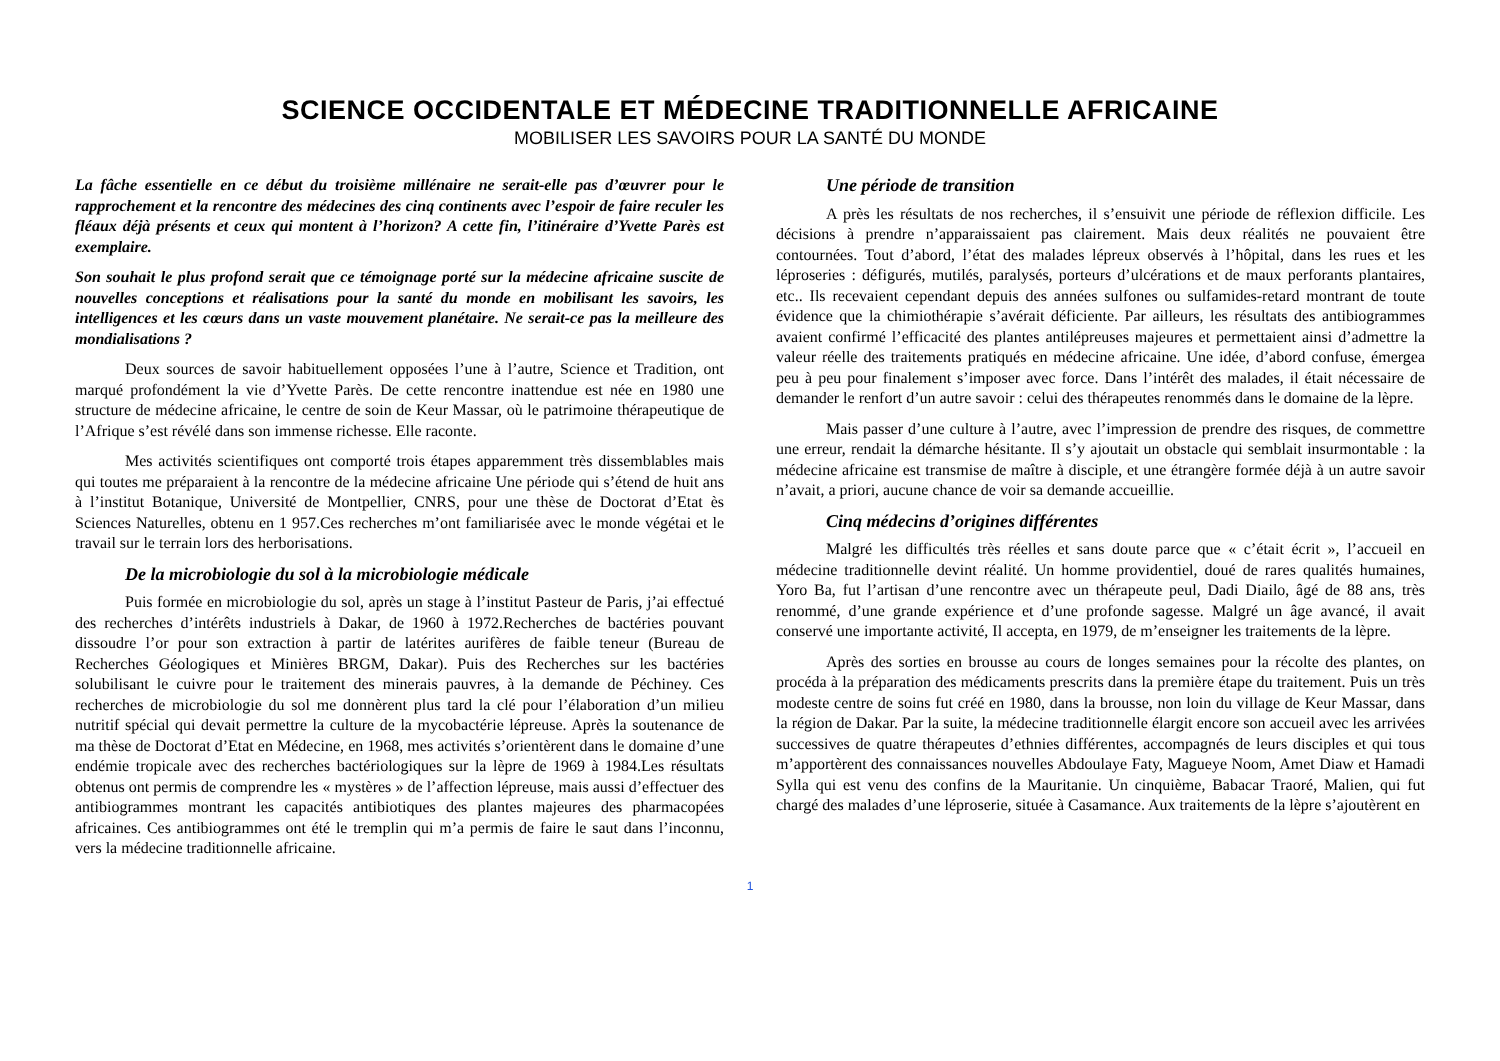SCIENCE OCCIDENTALE ET MÉDECINE TRADITIONNELLE AFRICAINE
MOBILISER LES SAVOIRS POUR LA SANTÉ DU MONDE
La fâche essentielle en ce début du troisième millénaire ne serait-elle pas d’œuvrer pour le rapprochement et la rencontre des médecines des cinq continents avec l’espoir de faire reculer les fléaux déjà présents et ceux qui montent à l’horizon? A cette fin, l’itinéraire d’Yvette Parès est exemplaire.
Son souhait le plus profond serait que ce témoignage porté sur la médecine africaine suscite de nouvelles conceptions et réalisations pour la santé du monde en mobilisant les savoirs, les intelligences et les cœurs dans un vaste mouvement planétaire. Ne serait-ce pas la meilleure des mondialisations ?
Deux sources de savoir habituellement opposées l’une à l’autre, Science et Tradition, ont marqué profondément la vie d’Yvette Parès. De cette rencontre inattendue est née en 1980 une structure de médecine africaine, le centre de soin de Keur Massar, où le patrimoine thérapeutique de l’Afrique s’est révélé dans son immense richesse. Elle raconte.
Mes activités scientifiques ont comporté trois étapes apparemment très dissemblables mais qui toutes me préparaient à la rencontre de la médecine africaine Une période qui s’étend de huit ans à l’institut Botanique, Université de Montpellier, CNRS, pour une thèse de Doctorat d’Etat ès Sciences Naturelles, obtenu en 1 957.Ces recherches m’ont familiarisée avec le monde végétai et le travail sur le terrain lors des herborisations.
De la microbiologie du sol à la microbiologie médicale
Puis formée en microbiologie du sol, après un stage à l’institut Pasteur de Paris, j’ai effectué des recherches d’intérêts industriels à Dakar, de 1960 à 1972.Recherches de bactéries pouvant dissoudre l’or pour son extraction à partir de latérites aurifères de faible teneur (Bureau de Recherches Géologiques et Minières BRGM, Dakar). Puis des Recherches sur les bactéries solubilisant le cuivre pour le traitement des minerais pauvres, à la demande de Péchiney. Ces recherches de microbiologie du sol me donnèrent plus tard la clé pour l’élaboration d’un milieu nutritif spécial qui devait permettre la culture de la mycobactérie lépreuse. Après la soutenance de ma thèse de Doctorat d’Etat en Médecine, en 1968, mes activités s’orientèrent dans le domaine d’une endémie tropicale avec des recherches bactériologiques sur la lèpre de 1969 à 1984.Les résultats obtenus ont permis de comprendre les « mystères » de l’affection lépreuse, mais aussi d’effectuer des antibiogrammes montrant les capacités antibiotiques des plantes majeures des pharmacopées africaines. Ces antibiogrammes ont été le tremplin qui m’a permis de faire le saut dans l’inconnu, vers la médecine traditionnelle africaine.
Une période de transition
A près les résultats de nos recherches, il s’ensuivit une période de réflexion difficile. Les décisions à prendre n’apparaissaient pas clairement. Mais deux réalités ne pouvaient être contournées. Tout d’abord, l’état des malades lépreux observés à l’hôpital, dans les rues et les léproseries : défigurés, mutilés, paralysés, porteurs d’ulcérations et de maux perforants plantaires, etc.. Ils recevaient cependant depuis des années sulfones ou sulfamides-retard montrant de toute évidence que la chimiothérapie s’avérait déficiente. Par ailleurs, les résultats des antibiogrammes avaient confirmé l’efficacité des plantes antilépreuses majeures et permettaient ainsi d’admettre la valeur réelle des traitements pratiqués en médecine africaine. Une idée, d’abord confuse, émergea peu à peu pour finalement s’imposer avec force. Dans l’intérêt des malades, il était nécessaire de demander le renfort d’un autre savoir : celui des thérapeutes renommés dans le domaine de la lèpre.
Mais passer d’une culture à l’autre, avec l’impression de prendre des risques, de commettre une erreur, rendait la démarche hésitante. Il s’y ajoutait un obstacle qui semblait insurmontable : la médecine africaine est transmise de maître à disciple, et une étrangère formée déjà à un autre savoir n’avait, a priori, aucune chance de voir sa demande accueillie.
Cinq médecins d’origines différentes
Malgré les difficultés très réelles et sans doute parce que « c’était écrit », l’accueil en médecine traditionnelle devint réalité. Un homme providentiel, doué de rares qualités humaines, Yoro Ba, fut l’artisan d’une rencontre avec un thérapeute peul, Dadi Diailo, âgé de 88 ans, très renommé, d’une grande expérience et d’une profonde sagesse. Malgré un âge avancé, il avait conservé une importante activité, Il accepta, en 1979, de m’enseigner les traitements de la lèpre.
Après des sorties en brousse au cours de longes semaines pour la récolte des plantes, on procéda à la préparation des médicaments prescrits dans la première étape du traitement. Puis un très modeste centre de soins fut créé en 1980, dans la brousse, non loin du village de Keur Massar, dans la région de Dakar. Par la suite, la médecine traditionnelle élargit encore son accueil avec les arrivées successives de quatre thérapeutes d’ethnies différentes, accompagnés de leurs disciples et qui tous m’apportèrent des connaissances nouvelles Abdoulaye Faty, Magueye Noom, Amet Diaw et Hamadi Sylla qui est venu des confins de la Mauritanie. Un cinquième, Babacar Traoré, Malien, qui fut chargé des malades d’une léproserie, située à Casamance. Aux traitements de la lèpre s’ajoutèrent en
1